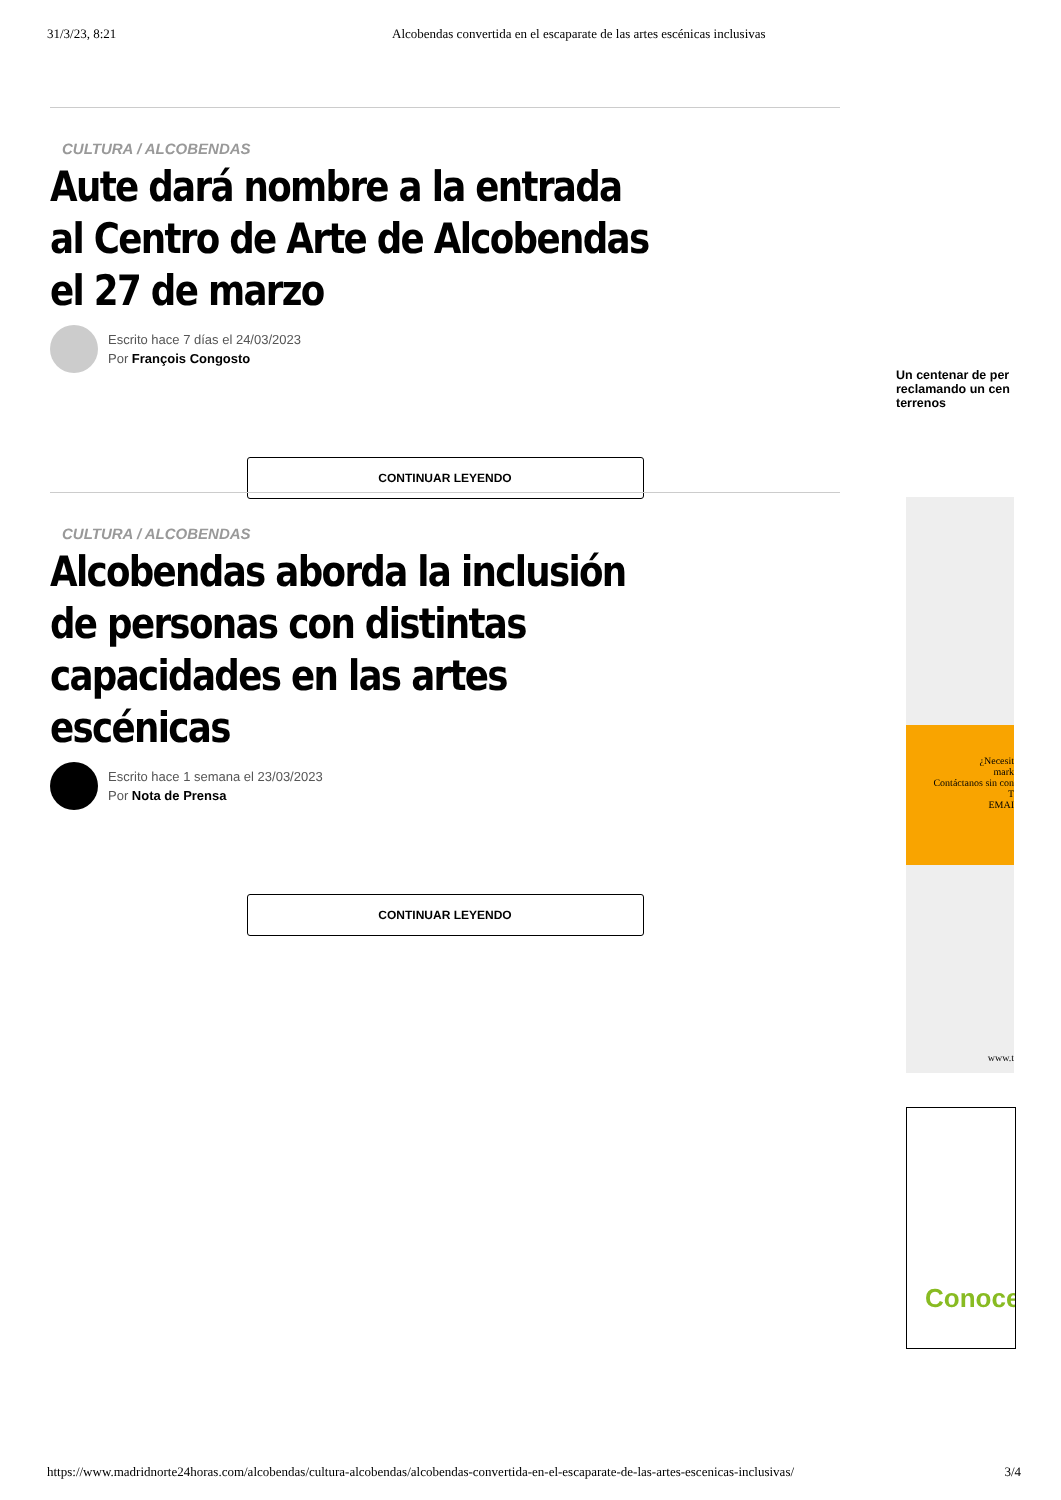31/3/23, 8:21 Alcobendas convertida en el escaparate de las artes escénicas inclusivas
CULTURA / ALCOBENDAS
Aute dará nombre a la entrada al Centro de Arte de Alcobendas el 27 de marzo
Escrito hace 7 días el 24/03/2023
Por François Congosto
CONTINUAR LEYENDO
CULTURA / ALCOBENDAS
Alcobendas aborda la inclusión de personas con distintas capacidades en las artes escénicas
Escrito hace 1 semana el 23/03/2023
Por Nota de Prensa
CONTINUAR LEYENDO
Un centenar de per reclamando un cen terrenos
¿Necesit
mark
Contáctanos sin con
T
EMAI
www.t
Conoce
https://www.madridnorte24horas.com/alcobendas/cultura-alcobendas/alcobendas-convertida-en-el-escaparate-de-las-artes-escenicas-inclusivas/ 3/4